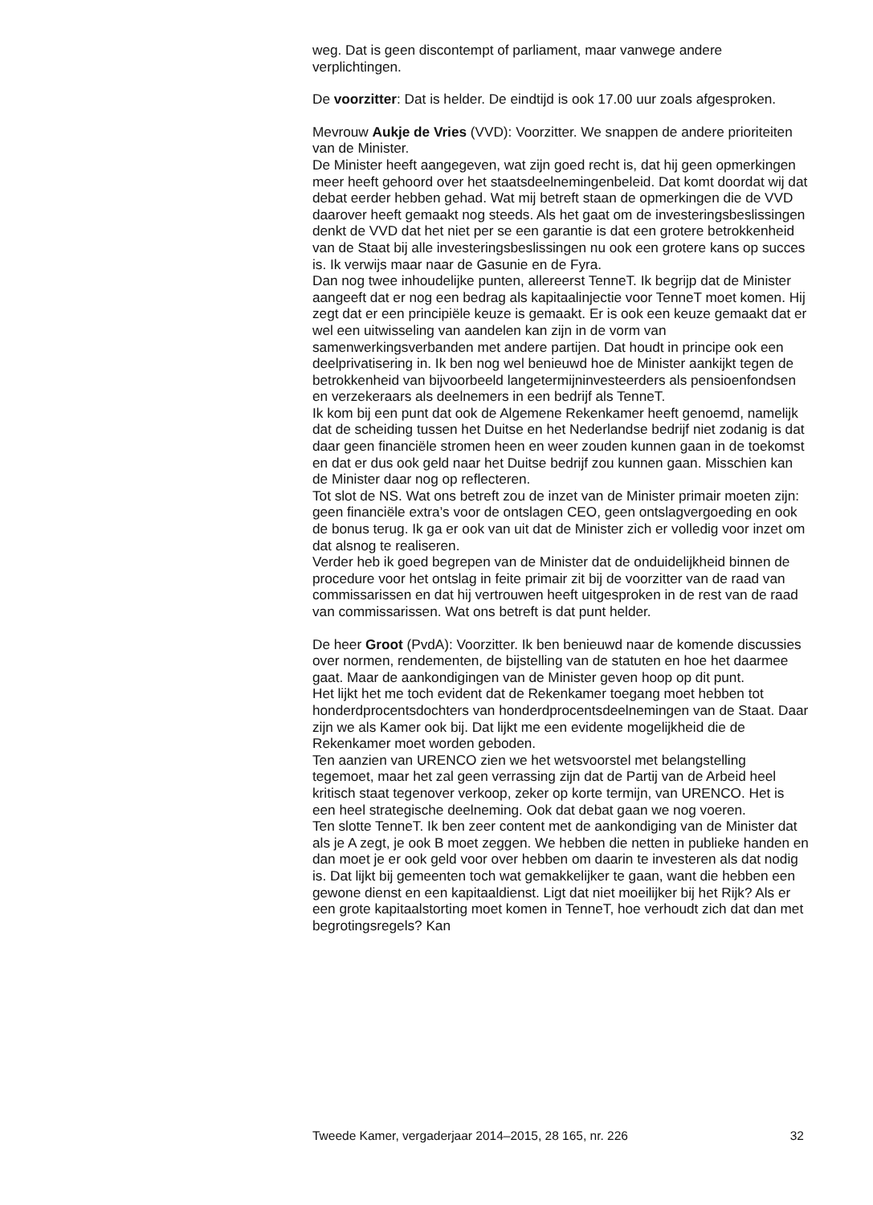weg. Dat is geen discontempt of parliament, maar vanwege andere verplichtingen.
De voorzitter: Dat is helder. De eindtijd is ook 17.00 uur zoals afgesproken.
Mevrouw Aukje de Vries (VVD): Voorzitter. We snappen de andere prioriteiten van de Minister.
De Minister heeft aangegeven, wat zijn goed recht is, dat hij geen opmerkingen meer heeft gehoord over het staatsdeelnemingenbeleid. Dat komt doordat wij dat debat eerder hebben gehad. Wat mij betreft staan de opmerkingen die de VVD daarover heeft gemaakt nog steeds. Als het gaat om de investeringsbeslissingen denkt de VVD dat het niet per se een garantie is dat een grotere betrokkenheid van de Staat bij alle investeringsbeslissingen nu ook een grotere kans op succes is. Ik verwijs maar naar de Gasunie en de Fyra.
Dan nog twee inhoudelijke punten, allereerst TenneT. Ik begrijp dat de Minister aangeeft dat er nog een bedrag als kapitaalinjectie voor TenneT moet komen. Hij zegt dat er een principiële keuze is gemaakt. Er is ook een keuze gemaakt dat er wel een uitwisseling van aandelen kan zijn in de vorm van samenwerkingsverbanden met andere partijen. Dat houdt in principe ook een deelprivatisering in. Ik ben nog wel benieuwd hoe de Minister aankijkt tegen de betrokkenheid van bijvoorbeeld langetermijninvesteerders als pensioenfondsen en verzekeraars als deelnemers in een bedrijf als TenneT.
Ik kom bij een punt dat ook de Algemene Rekenkamer heeft genoemd, namelijk dat de scheiding tussen het Duitse en het Nederlandse bedrijf niet zodanig is dat daar geen financiële stromen heen en weer zouden kunnen gaan in de toekomst en dat er dus ook geld naar het Duitse bedrijf zou kunnen gaan. Misschien kan de Minister daar nog op reflecteren.
Tot slot de NS. Wat ons betreft zou de inzet van de Minister primair moeten zijn: geen financiële extra’s voor de ontslagen CEO, geen ontslagvergoeding en ook de bonus terug. Ik ga er ook van uit dat de Minister zich er volledig voor inzet om dat alsnog te realiseren.
Verder heb ik goed begrepen van de Minister dat de onduidelijkheid binnen de procedure voor het ontslag in feite primair zit bij de voorzitter van de raad van commissarissen en dat hij vertrouwen heeft uitgesproken in de rest van de raad van commissarissen. Wat ons betreft is dat punt helder.
De heer Groot (PvdA): Voorzitter. Ik ben benieuwd naar de komende discussies over normen, rendementen, de bijstelling van de statuten en hoe het daarmee gaat. Maar de aankondigingen van de Minister geven hoop op dit punt.
Het lijkt het me toch evident dat de Rekenkamer toegang moet hebben tot honderdprocentsdochters van honderdprocentsdeelnemingen van de Staat. Daar zijn we als Kamer ook bij. Dat lijkt me een evidente mogelijkheid die de Rekenkamer moet worden geboden.
Ten aanzien van URENCO zien we het wetsvoorstel met belangstelling tegemoet, maar het zal geen verrassing zijn dat de Partij van de Arbeid heel kritisch staat tegenover verkoop, zeker op korte termijn, van URENCO. Het is een heel strategische deelneming. Ook dat debat gaan we nog voeren.
Ten slotte TenneT. Ik ben zeer content met de aankondiging van de Minister dat als je A zegt, je ook B moet zeggen. We hebben die netten in publieke handen en dan moet je er ook geld voor over hebben om daarin te investeren als dat nodig is. Dat lijkt bij gemeenten toch wat gemakkelijker te gaan, want die hebben een gewone dienst en een kapitaaldienst. Ligt dat niet moeilijker bij het Rijk? Als er een grote kapitaalstorting moet komen in TenneT, hoe verhoudt zich dat dan met begrotingsregels? Kan
Tweede Kamer, vergaderjaar 2014–2015, 28 165, nr. 226 32